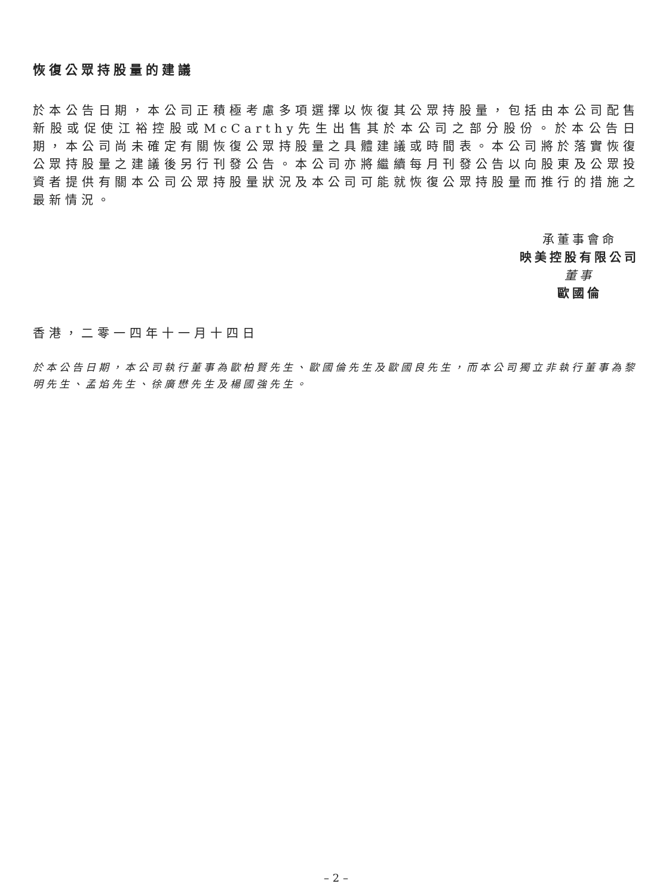恢復公眾持股量的建議
於本公告日期，本公司正積極考慮多項選擇以恢復其公眾持股量，包括由本公司配售新股或促使江裕控股或McCarthy先生出售其於本公司之部分股份。於本公告日期，本公司尚未確定有關恢復公眾持股量之具體建議或時間表。本公司將於落實恢復公眾持股量之建議後另行刊發公告。本公司亦將繼續每月刊發公告以向股東及公眾投資者提供有關本公司公眾持股量狀況及本公司可能就恢復公眾持股量而推行的措施之最新情況。
承董事會命
映美控股有限公司
董事
歐國倫
香港，二零一四年十一月十四日
於本公告日期，本公司執行董事為歐柏賢先生、歐國倫先生及歐國良先生，而本公司獨立非執行董事為黎明先生、孟焰先生、徐廣懋先生及楊國強先生。
– 2 –